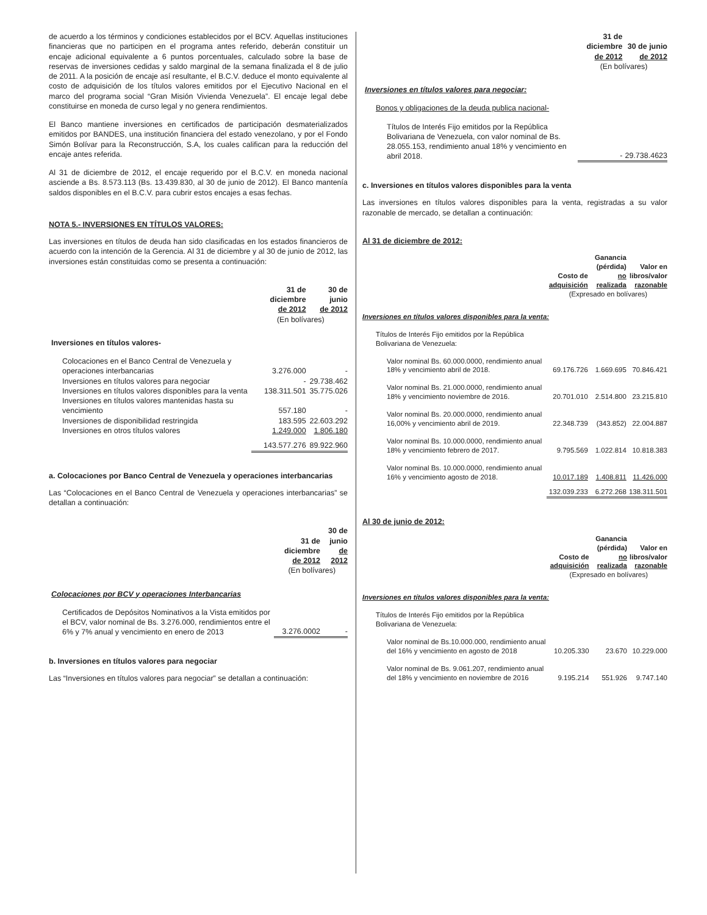de acuerdo a los términos y condiciones establecidos por el BCV. Aquellas instituciones financieras que no participen en el programa antes referido, deberán constituir un encaje adicional equivalente a 6 puntos porcentuales, calculado sobre la base de reservas de inversiones cedidas y saldo marginal de la semana finalizada el 8 de julio de 2011. A la posición de encaje así resultante, el B.C.V. deduce el monto equivalente al costo de adquisición de los títulos valores emitidos por el Ejecutivo Nacional en el marco del programa social “Gran Misión Vivienda Venezuela”. El encaje legal debe constituirse en moneda de curso legal y no genera rendimientos.
El Banco mantiene inversiones en certificados de participación desmaterializados emitidos por BANDES, una institución financiera del estado venezolano, y por el Fondo Simón Bolívar para la Reconstrucción, S.A, los cuales califican para la reducción del encaje antes referida.
Al 31 de diciembre de 2012, el encaje requerido por el B.C.V. en moneda nacional asciende a Bs. 8.573.113 (Bs. 13.439.830, al 30 de junio de 2012). El Banco mantenía saldos disponibles en el B.C.V. para cubrir estos encajes a esas fechas.
NOTA 5.- INVERSIONES EN TÍTULOS VALORES:
Las inversiones en títulos de deuda han sido clasificadas en los estados financieros de acuerdo con la intención de la Gerencia. Al 31 de diciembre y al 30 de junio de 2012, las inversiones están constituidas como se presenta a continuación:
| | 31 de diciembre de 2012 | 30 de junio de 2012 |
| | (En bolívares) | |
| Inversiones en títulos valores- | | |
| Colocaciones en el Banco Central de Venezuela y operaciones interbancarias | 3.276.000 | - |
| Inversiones en títulos valores para negociar | - | 29.738.462 |
| Inversiones en títulos valores disponibles para la venta | 138.311.501 | 35.775.026 |
| Inversiones en títulos valores mantenidas hasta su vencimiento | 557.180 | - |
| Inversiones de disponibilidad restringida | 183.595 | 22.603.292 |
| Inversiones en otros títulos valores | 1.249.000 | 1.806.180 |
| | 143.577.276 | 89.922.960 |
a. Colocaciones por Banco Central de Venezuela y operaciones interbancarias
Las “Colocaciones en el Banco Central de Venezuela y operaciones interbancarias” se detallan a continuación:
| | 31 de diciembre de 2012 | 30 de junio de 2012 |
| | (En bolívares) | |
| Colocaciones por BCV y operaciones Interbancarias | | |
| Certificados de Depósitos Nominativos a la Vista emitidos por el BCV, valor nominal de Bs. 3.276.000, rendimientos entre el 6% y 7% anual y vencimiento en enero de 2013 | 3.276.0002 | - |
b. Inversiones en títulos valores para negociar
Las “Inversiones en títulos valores para negociar” se detallan a continuación:
| | 31 de diciembre de 2012 | 30 de junio de 2012 |
| | (En bolívares) | |
| Inversiones en títulos valores para negociar: | | |
| Bonos y obligaciones de la deuda publica nacional- | | |
| Títulos de Interés Fijo emitidos por la República Bolivariana de Venezuela, con valor nominal de Bs. 28.055.153, rendimiento anual 18% y vencimiento en abril 2018. | - | 29.738.4623 |
c. Inversiones en títulos valores disponibles para la venta
Las inversiones en títulos valores disponibles para la venta, registradas a su valor razonable de mercado, se detallan a continuación:
Al 31 de diciembre de 2012:
| | Costo de adquisición | Ganancia (pérdida) no realizada | Valor en libros/valor razonable |
| | (Expresado en bolívares) | | |
| Inversiones en títulos valores disponibles para la venta: | | | |
| Títulos de Interés Fijo emitidos por la República Bolivariana de Venezuela: | | | |
| Valor nominal Bs. 60.000.0000, rendimiento anual 18% y vencimiento abril de 2018. | 69.176.726 | 1.669.695 | 70.846.421 |
| Valor nominal Bs. 21.000.0000, rendimiento anual 18% y vencimiento noviembre de 2016. | 20.701.010 | 2.514.800 | 23.215.810 |
| Valor nominal Bs. 20.000.0000, rendimiento anual 16,00% y vencimiento abril de 2019. | 22.348.739 | (343.852) | 22.004.887 |
| Valor nominal Bs. 10.000.0000, rendimiento anual 18% y vencimiento febrero de 2017. | 9.795.569 | 1.022.814 | 10.818.383 |
| Valor nominal Bs. 10.000.0000, rendimiento anual 16% y vencimiento agosto de 2018. | 10.017.189 | 1.408.811 | 11.426.000 |
| | 132.039.233 | 6.272.268 | 138.311.501 |
Al 30 de junio de 2012:
| | Costo de adquisición | Ganancia (pérdida) no realizada | Valor en libros/valor razonable |
| | (Expresado en bolívares) | | |
| Inversiones en títulos valores disponibles para la venta: | | | |
| Títulos de Interés Fijo emitidos por la República Bolivariana de Venezuela: | | | |
| Valor nominal de Bs.10.000.000, rendimiento anual del 16% y vencimiento en agosto de 2018 | 10.205.330 | 23.670 | 10.229.000 |
| Valor nominal de Bs. 9.061.207, rendimiento anual del 18% y vencimiento en noviembre de 2016 | 9.195.214 | 551.926 | 9.747.140 |